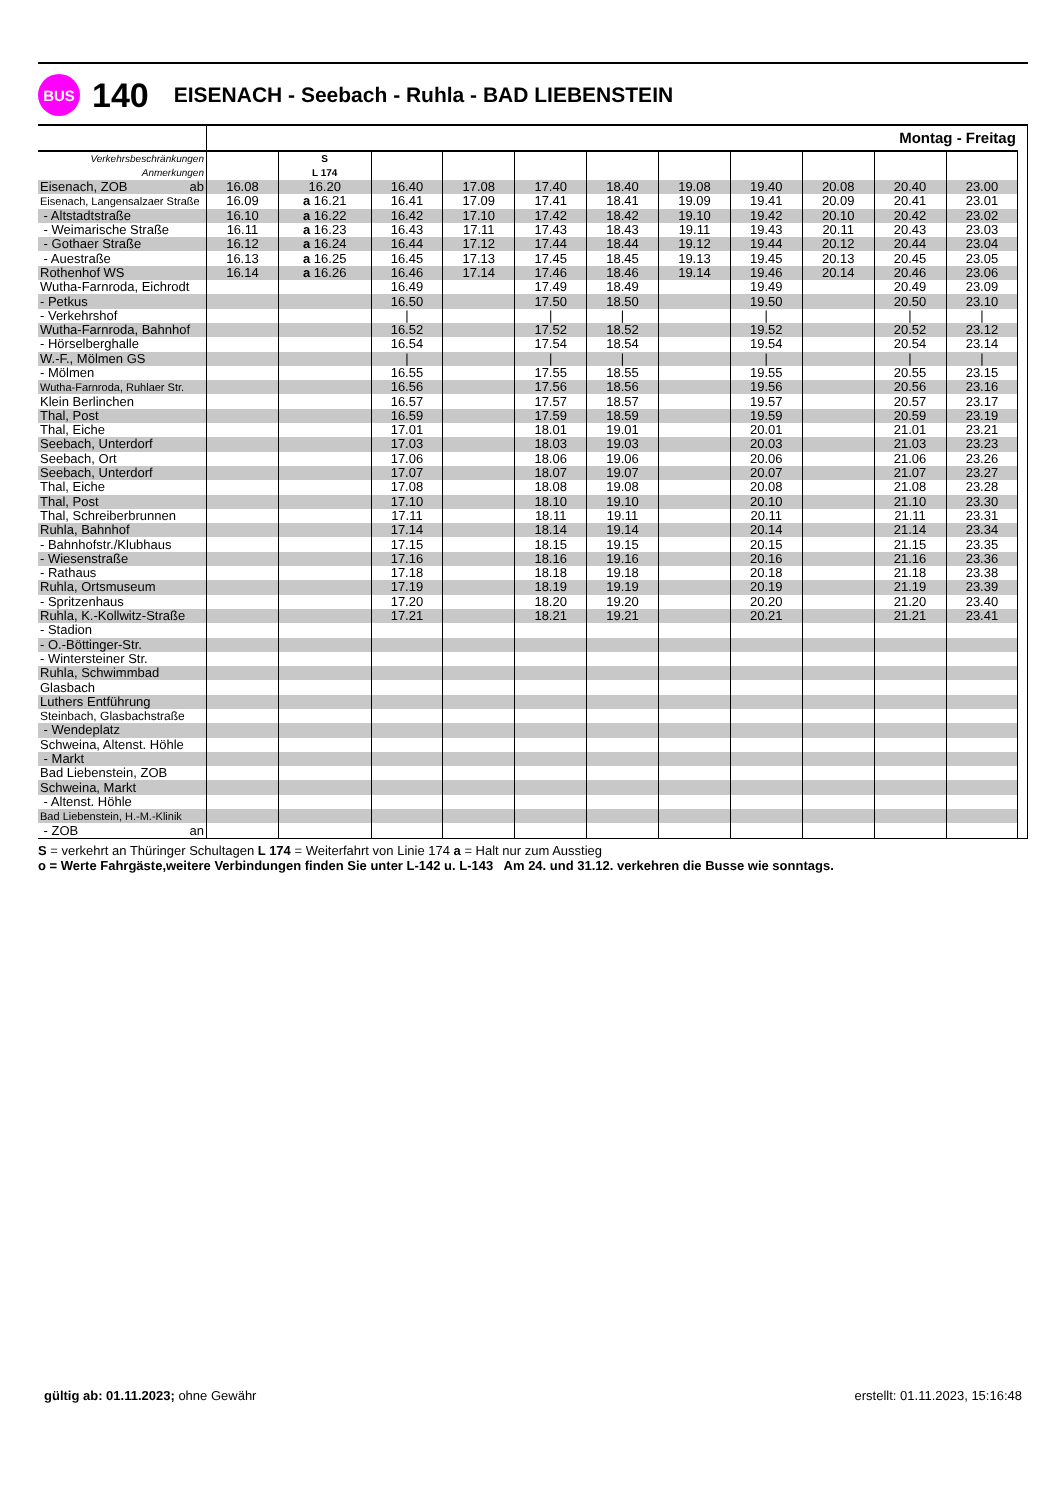BUS
140 EISENACH - Seebach - Ruhla - BAD LIEBENSTEIN
| | Montag - Freitag | | | | | | | | | | | |
| Verkehrsbeschränkungen | | S | | | | | | | | | | |
| Anmerkungen | | L 174 | | | | | | | | | | |
| Eisenach, ZOB ab | 16.08 | 16.20 | 16.40 | 17.08 | 17.40 | 18.40 | 19.08 | 19.40 | 20.08 | 20.40 | 23.00 | |
| Eisenach, Langensalzaer Straße | 16.09 | a 16.21 | 16.41 | 17.09 | 17.41 | 18.41 | 19.09 | 19.41 | 20.09 | 20.41 | 23.01 | |
| - Altstadtstraße | 16.10 | a 16.22 | 16.42 | 17.10 | 17.42 | 18.42 | 19.10 | 19.42 | 20.10 | 20.42 | 23.02 | |
| - Weimarische Straße | 16.11 | a 16.23 | 16.43 | 17.11 | 17.43 | 18.43 | 19.11 | 19.43 | 20.11 | 20.43 | 23.03 | |
| - Gothaer Straße | 16.12 | a 16.24 | 16.44 | 17.12 | 17.44 | 18.44 | 19.12 | 19.44 | 20.12 | 20.44 | 23.04 | |
| - Auestraße | 16.13 | a 16.25 | 16.45 | 17.13 | 17.45 | 18.45 | 19.13 | 19.45 | 20.13 | 20.45 | 23.05 | |
| Rothenhof WS | 16.14 | a 16.26 | 16.46 | 17.14 | 17.46 | 18.46 | 19.14 | 19.46 | 20.14 | 20.46 | 23.06 | |
| Wutha-Farnroda, Eichrodt | | | 16.49 | | 17.49 | 18.49 | | 19.49 | | 20.49 | 23.09 | |
| - Petkus | | | 16.50 | | 17.50 | 18.50 | | 19.50 | | 20.50 | 23.10 | |
| - Verkehrshof | | | / | | / | / | | / | | / | / | |
| Wutha-Farnroda, Bahnhof | | | 16.52 | | 17.52 | 18.52 | | 19.52 | | 20.52 | 23.12 | |
| - Hörselberghalle | | | 16.54 | | 17.54 | 18.54 | | 19.54 | | 20.54 | 23.14 | |
| W.-F., Mölmen GS | | | / | | / | / | | / | | / | / | |
| - Mölmen | | | 16.55 | | 17.55 | 18.55 | | 19.55 | | 20.55 | 23.15 | |
| Wutha-Farnroda, Ruhlaer Str. | | | 16.56 | | 17.56 | 18.56 | | 19.56 | | 20.56 | 23.16 | |
| Klein Berlinchen | | | 16.57 | | 17.57 | 18.57 | | 19.57 | | 20.57 | 23.17 | |
| Thal, Post | | | 16.59 | | 17.59 | 18.59 | | 19.59 | | 20.59 | 23.19 | |
| Thal, Eiche | | | 17.01 | | 18.01 | 19.01 | | 20.01 | | 21.01 | 23.21 | |
| Seebach, Unterdorf | | | 17.03 | | 18.03 | 19.03 | | 20.03 | | 21.03 | 23.23 | |
| Seebach, Ort | | | 17.06 | | 18.06 | 19.06 | | 20.06 | | 21.06 | 23.26 | |
| Seebach, Unterdorf | | | 17.07 | | 18.07 | 19.07 | | 20.07 | | 21.07 | 23.27 | |
| Thal, Eiche | | | 17.08 | | 18.08 | 19.08 | | 20.08 | | 21.08 | 23.28 | |
| Thal, Post | | | 17.10 | | 18.10 | 19.10 | | 20.10 | | 21.10 | 23.30 | |
| Thal, Schreiberbrunnen | | | 17.11 | | 18.11 | 19.11 | | 20.11 | | 21.11 | 23.31 | |
| Ruhla, Bahnhof | | | 17.14 | | 18.14 | 19.14 | | 20.14 | | 21.14 | 23.34 | |
| - Bahnhofstr./Klubhaus | | | 17.15 | | 18.15 | 19.15 | | 20.15 | | 21.15 | 23.35 | |
| - Wiesenstraße | | | 17.16 | | 18.16 | 19.16 | | 20.16 | | 21.16 | 23.36 | |
| - Rathaus | | | 17.18 | | 18.18 | 19.18 | | 20.18 | | 21.18 | 23.38 | |
| Ruhla, Ortsmuseum | | | 17.19 | | 18.19 | 19.19 | | 20.19 | | 21.19 | 23.39 | |
| - Spritzenhaus | | | 17.20 | | 18.20 | 19.20 | | 20.20 | | 21.20 | 23.40 | |
| Ruhla, K.-Kollwitz-Straße | | | 17.21 | | 18.21 | 19.21 | | 20.21 | | 21.21 | 23.41 | |
| - Stadion | | | | | | | | | | | | |
| - O.-Böttinger-Str. | | | | | | | | | | | | |
| - Wintersteiner Str. | | | | | | | | | | | | |
| Ruhla, Schwimmbad | | | | | | | | | | | | |
| Glasbach | | | | | | | | | | | | |
| Luthers Entführung | | | | | | | | | | | | |
| Steinbach, Glasbachstraße | | | | | | | | | | | | |
| - Wendeplatz | | | | | | | | | | | | |
| Schweina, Altenst. Höhle | | | | | | | | | | | | |
| - Markt | | | | | | | | | | | | |
| Bad Liebenstein, ZOB | | | | | | | | | | | | |
| Schweina, Markt | | | | | | | | | | | | |
| - Altenst. Höhle | | | | | | | | | | | | |
| Bad Liebenstein, H.-M.-Klinik | | | | | | | | | | | | |
| - ZOB an | | | | | | | | | | | | |
S = verkehrt an Thüringer Schultagen L 174 = Weiterfahrt von Linie 174 a = Halt nur zum Ausstieg
o = Werte Fahrgäste,weitere Verbindungen finden Sie unter L-142 u. L-143 Am 24. und 31.12. verkehren die Busse wie sonntags.
gültig ab: 01.11.2023; ohne Gewähr erstellt: 01.11.2023, 15:16:48